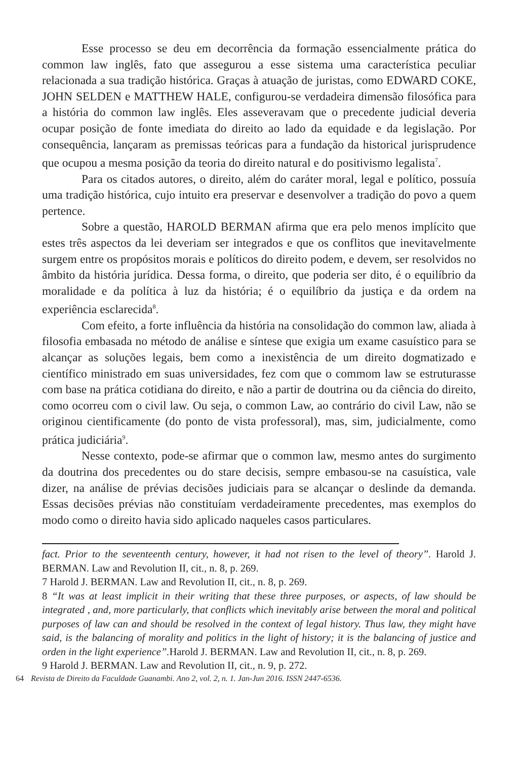Esse processo se deu em decorrência da formação essencialmente prática do common law inglês, fato que assegurou a esse sistema uma característica peculiar relacionada a sua tradição histórica. Graças à atuação de juristas, como EDWARD COKE, JOHN SELDEN e MATTHEW HALE, configurou-se verdadeira dimensão filosófica para a história do common law inglês. Eles asseveravam que o precedente judicial deveria ocupar posição de fonte imediata do direito ao lado da equidade e da legislação. Por consequência, lançaram as premissas teóricas para a fundação da historical jurisprudence que ocupou a mesma posição da teoria do direito natural e do positivismo legalista<sup>7</sup>.
Para os citados autores, o direito, além do caráter moral, legal e político, possuía uma tradição histórica, cujo intuito era preservar e desenvolver a tradição do povo a quem pertence.
Sobre a questão, HAROLD BERMAN afirma que era pelo menos implícito que estes três aspectos da lei deveriam ser integrados e que os conflitos que inevitavelmente surgem entre os propósitos morais e políticos do direito podem, e devem, ser resolvidos no âmbito da história jurídica. Dessa forma, o direito, que poderia ser dito, é o equilíbrio da moralidade e da política à luz da história; é o equilíbrio da justiça e da ordem na experiência esclarecida<sup>8</sup>.
Com efeito, a forte influência da história na consolidação do common law, aliada à filosofia embasada no método de análise e síntese que exigia um exame casuístico para se alcançar as soluções legais, bem como a inexistência de um direito dogmatizado e científico ministrado em suas universidades, fez com que o commom law se estruturasse com base na prática cotidiana do direito, e não a partir de doutrina ou da ciência do direito, como ocorreu com o civil law. Ou seja, o common Law, ao contrário do civil Law, não se originou cientificamente (do ponto de vista professoral), mas, sim, judicialmente, como prática judiciária<sup>9</sup>.
Nesse contexto, pode-se afirmar que o common law, mesmo antes do surgimento da doutrina dos precedentes ou do stare decisis, sempre embasou-se na casuística, vale dizer, na análise de prévias decisões judiciais para se alcançar o deslinde da demanda. Essas decisões prévias não constituíam verdadeiramente precedentes, mas exemplos do modo como o direito havia sido aplicado naqueles casos particulares.
fact. Prior to the seventeenth century, however, it had not risen to the level of theory”. Harold J. BERMAN. Law and Revolution II, cit., n. 8, p. 269.
7 Harold J. BERMAN. Law and Revolution II, cit., n. 8, p. 269.
8 “It was at least implicit in their writing that these three purposes, or aspects, of law should be integrated , and, more particularly, that conflicts which inevitably arise between the moral and political purposes of law can and should be resolved in the context of legal history. Thus law, they might have said, is the balancing of morality and politics in the light of history; it is the balancing of justice and orden in the light experience”. Harold J. BERMAN. Law and Revolution II, cit., n. 8, p. 269.
9 Harold J. BERMAN. Law and Revolution II, cit., n. 9, p. 272.
64 Revista de Direito da Faculdade Guanambi. Ano 2, vol. 2, n. 1. Jan-Jun 2016. ISSN 2447-6536.